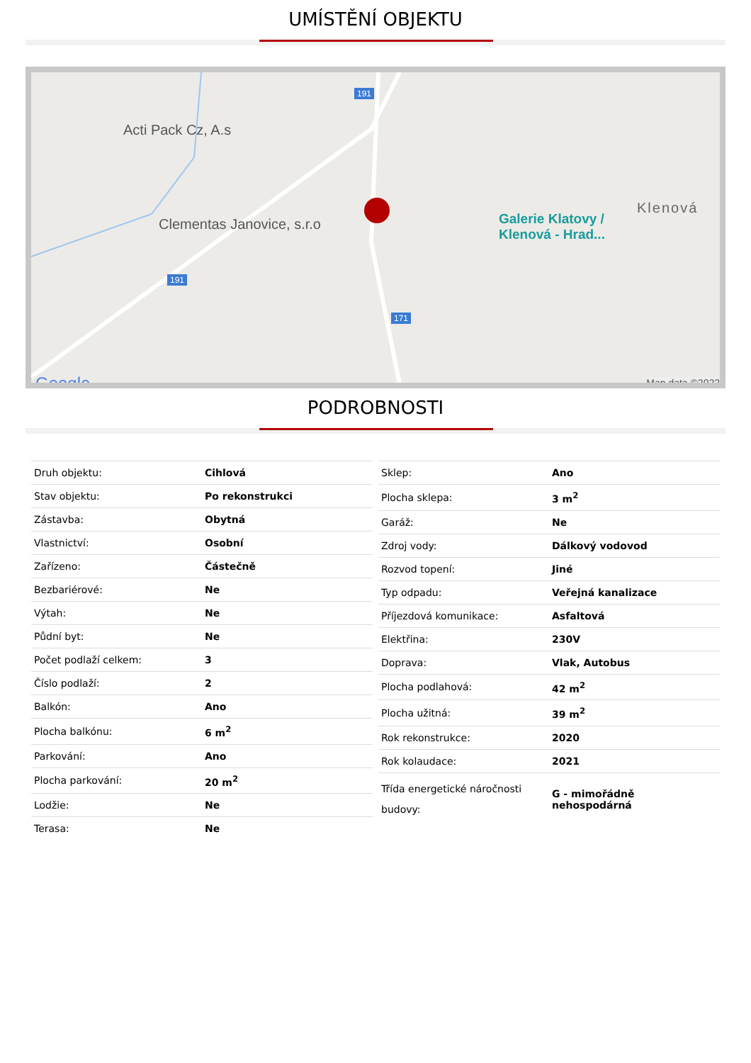UMÍSTĚNÍ OBJEKTU
Acti Pack Cz, A.s
191
Clementas Janovice, s.r.o
191
171
Galerie Klatovy /
Klenová - Hrad...
Klenová
Google Map data ©2022
PODROBNOSTI
| Druh objektu: | Cihlová |
| Stav objektu: | Po rekonstrukci |
| Zástavba: | Obytná |
| Vlastnictví: | Osobní |
| Zařízeno: | Částečně |
| Bezbariérové: | Ne |
| Výtah: | Ne |
| Půdní byt: | Ne |
| Počet podlaží celkem: | 3 |
| Číslo podlaží: | 2 |
| Balkón: | Ano |
| Plocha balkónu: | 6 m<sup>2</sup> |
| Parkování: | Ano |
| Plocha parkování: | 20 m<sup>2</sup> |
| Lodžie: | Ne |
| Terasa: | Ne |
| Sklep: | Ano |
| Plocha sklepa: | 3 m<sup>2</sup> |
| Garáž: | Ne |
| Zdroj vody: | Dálkový vodovod |
| Rozvod topení: | Jiné |
| Typ odpadu: | Veřejná kanalizace |
| Příjezdová komunikace: | Asfaltová |
| Elektřina: | 230V |
| Doprava: | Vlak, Autobus |
| Plocha podlahová: | 42 m<sup>2</sup> |
| Plocha užitná: | 39 m<sup>2</sup> |
| Rok rekonstrukce: | 2020 |
| Rok kolaudace: | 2021 |
| Třída energetické náročnosti budovy: | G - mimořádně nehospodárná |